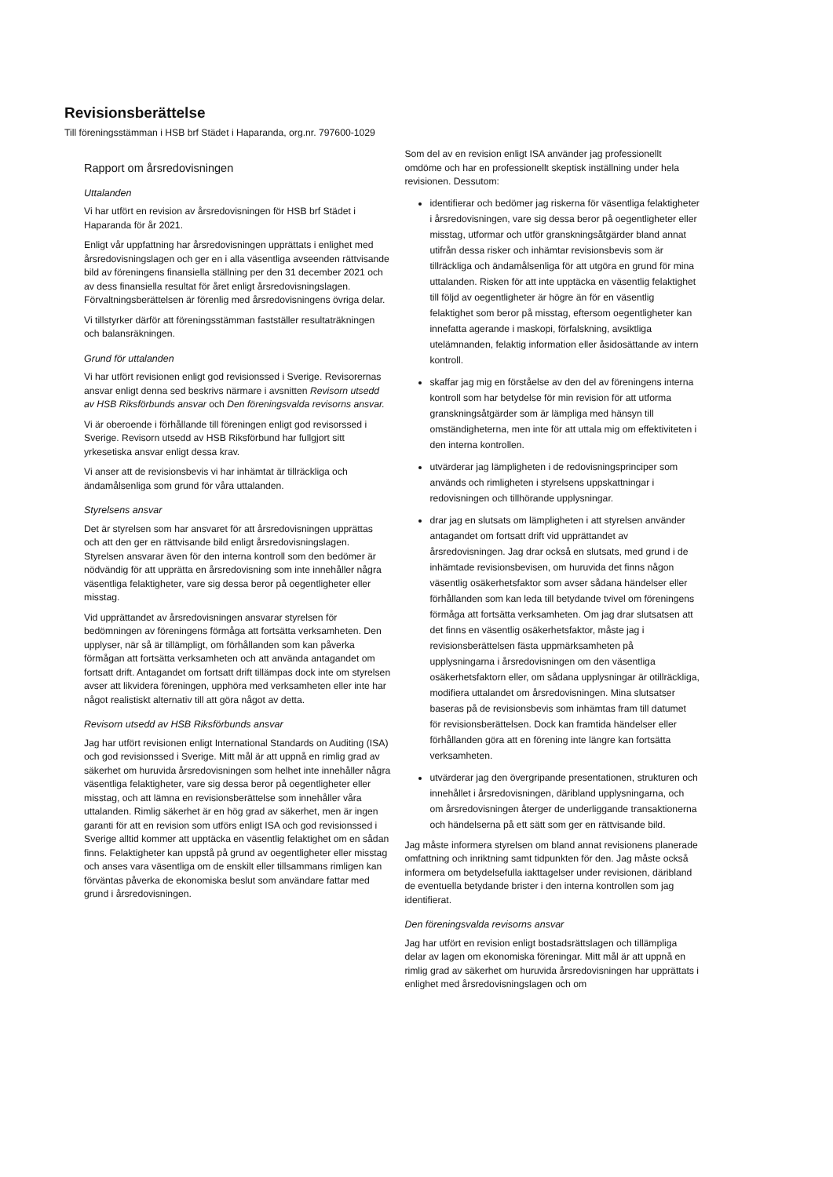Revisionsberättelse
Till föreningsstämman i HSB brf Städet i Haparanda, org.nr. 797600-1029
Rapport om årsredovisningen
Uttalanden
Vi har utfört en revision av årsredovisningen för HSB brf Städet i Haparanda för år 2021.
Enligt vår uppfattning har årsredovisningen upprättats i enlighet med årsredovisningslagen och ger en i alla väsentliga avseenden rättvisande bild av föreningens finansiella ställning per den 31 december 2021 och av dess finansiella resultat för året enligt årsredovisningslagen. Förvaltningsberättelsen är förenlig med årsredovisningens övriga delar.
Vi tillstyrker därför att föreningsstämman fastställer resultaträkningen och balansräkningen.
Grund för uttalanden
Vi har utfört revisionen enligt god revisionssed i Sverige. Revisorernas ansvar enligt denna sed beskrivs närmare i avsnitten Revisorn utsedd av HSB Riksförbunds ansvar och Den föreningsvalda revisorns ansvar.
Vi är oberoende i förhållande till föreningen enligt god revisorssed i Sverige. Revisorn utsedd av HSB Riksförbund har fullgjort sitt yrkesetiska ansvar enligt dessa krav.
Vi anser att de revisionsbevis vi har inhämtat är tillräckliga och ändamålsenliga som grund för våra uttalanden.
Styrelsens ansvar
Det är styrelsen som har ansvaret för att årsredovisningen upprättas och att den ger en rättvisande bild enligt årsredovisningslagen. Styrelsen ansvarar även för den interna kontroll som den bedömer är nödvändig för att upprätta en årsredovisning som inte innehåller några väsentliga felaktigheter, vare sig dessa beror på oegentligheter eller misstag.
Vid upprättandet av årsredovisningen ansvarar styrelsen för bedömningen av föreningens förmåga att fortsätta verksamheten. Den upplyser, när så är tillämpligt, om förhållanden som kan påverka förmågan att fortsätta verksamheten och att använda antagandet om fortsatt drift. Antagandet om fortsatt drift tillämpas dock inte om styrelsen avser att likvidera föreningen, upphöra med verksamheten eller inte har något realistiskt alternativ till att göra något av detta.
Revisorn utsedd av HSB Riksförbunds ansvar
Jag har utfört revisionen enligt International Standards on Auditing (ISA) och god revisionssed i Sverige. Mitt mål är att uppnå en rimlig grad av säkerhet om huruvida årsredovisningen som helhet inte innehåller några väsentliga felaktigheter, vare sig dessa beror på oegentligheter eller misstag, och att lämna en revisionsberättelse som innehåller våra uttalanden. Rimlig säkerhet är en hög grad av säkerhet, men är ingen garanti för att en revision som utförs enligt ISA och god revisionssed i Sverige alltid kommer att upptäcka en väsentlig felaktighet om en sådan finns. Felaktigheter kan uppstå på grund av oegentligheter eller misstag och anses vara väsentliga om de enskilt eller tillsammans rimligen kan förväntas påverka de ekonomiska beslut som användare fattar med grund i årsredovisningen.
Som del av en revision enligt ISA använder jag professionellt omdöme och har en professionellt skeptisk inställning under hela revisionen. Dessutom:
identifierar och bedömer jag riskerna för väsentliga felaktigheter i årsredovisningen, vare sig dessa beror på oegentligheter eller misstag, utformar och utför granskningsåtgärder bland annat utifrån dessa risker och inhämtar revisionsbevis som är tillräckliga och ändamålsenliga för att utgöra en grund för mina uttalanden. Risken för att inte upptäcka en väsentlig felaktighet till följd av oegentligheter är högre än för en väsentlig felaktighet som beror på misstag, eftersom oegentligheter kan innefatta agerande i maskopi, förfalskning, avsiktliga utelämnanden, felaktig information eller åsidosättande av intern kontroll.
skaffar jag mig en förståelse av den del av föreningens interna kontroll som har betydelse för min revision för att utforma granskningsåtgärder som är lämpliga med hänsyn till omständigheterna, men inte för att uttala mig om effektiviteten i den interna kontrollen.
utvärderar jag lämpligheten i de redovisningsprinciper som används och rimligheten i styrelsens uppskattningar i redovisningen och tillhörande upplysningar.
drar jag en slutsats om lämpligheten i att styrelsen använder antagandet om fortsatt drift vid upprättandet av årsredovisningen. Jag drar också en slutsats, med grund i de inhämtade revisionsbevisen, om huruvida det finns någon väsentlig osäkerhetsfaktor som avser sådana händelser eller förhållanden som kan leda till betydande tvivel om föreningens förmåga att fortsätta verksamheten. Om jag drar slutsatsen att det finns en väsentlig osäkerhetsfaktor, måste jag i revisionsberättelsen fästa uppmärksamheten på upplysningarna i årsredovisningen om den väsentliga osäkerhetsfaktorn eller, om sådana upplysningar är otillräckliga, modifiera uttalandet om årsredovisningen. Mina slutsatser baseras på de revisionsbevis som inhämtas fram till datumet för revisionsberättelsen. Dock kan framtida händelser eller förhållanden göra att en förening inte längre kan fortsätta verksamheten.
utvärderar jag den övergripande presentationen, strukturen och innehållet i årsredovisningen, däribland upplysningarna, och om årsredovisningen återger de underliggande transaktionerna och händelserna på ett sätt som ger en rättvisande bild.
Jag måste informera styrelsen om bland annat revisionens planerade omfattning och inriktning samt tidpunkten för den. Jag måste också informera om betydelsefulla iakttagelser under revisionen, däribland de eventuella betydande brister i den interna kontrollen som jag identifierat.
Den föreningsvalda revisorns ansvar
Jag har utfört en revision enligt bostadsrättslagen och tillämpliga delar av lagen om ekonomiska föreningar. Mitt mål är att uppnå en rimlig grad av säkerhet om huruvida årsredovisningen har upprättats i enlighet med årsredovisningslagen och om